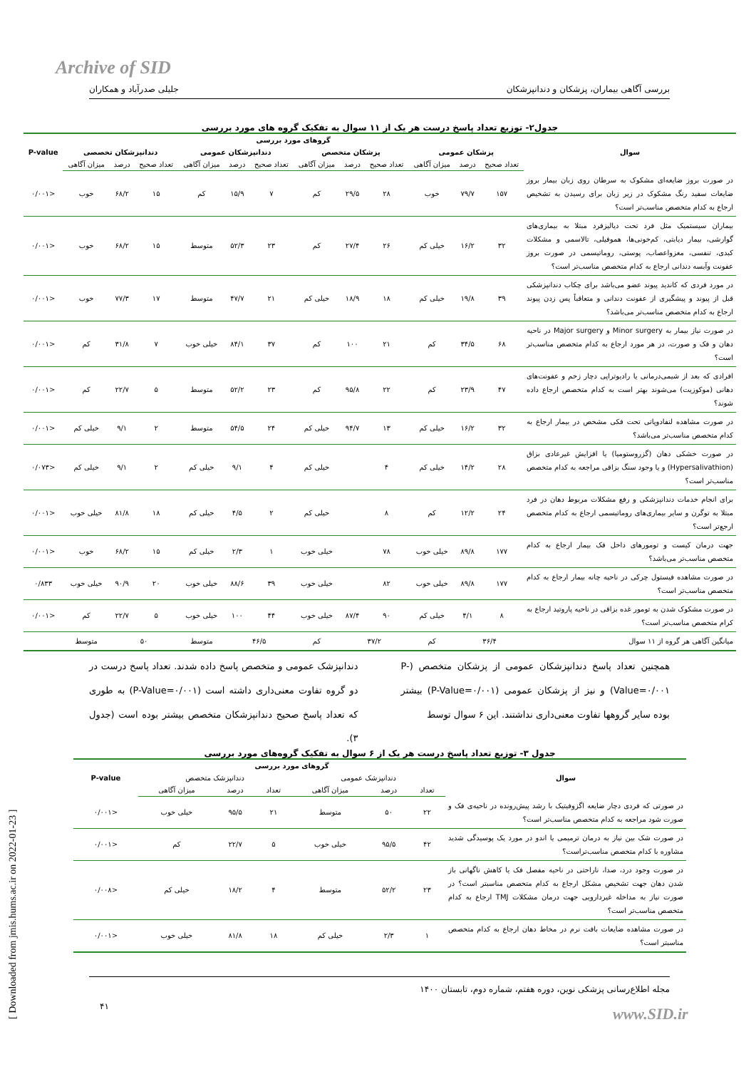Archive of SID
بررسی آگاهی بیماران، پزشکان و دندانپزشکان جلیلی صدرآباد و همکاران
جدول۲- توزیع تعداد پاسخ درست هر یک از ۱۱ سوال به تفکیک گروه های مورد بررسی
| سوال | گروهای مورد بررسی | | | | | | | | | | | | P-value |
| --- | --- | --- | --- | --- | --- | --- | --- | --- | --- | --- | --- | --- | --- |
| | پزشکان عمومی | | | پزشکان متخصص | | | دندانپزشکان عمومی | | | دندانپزشکان تخصصی | | | |
| | تعداد صحیح | درصد | میزان آگاهی | تعداد صحیح | درصد | میزان آگاهی | تعداد صحیح | درصد | میزان آگاهی | تعداد صحیح | درصد | میزان آگاهی | |
| در صورت بروز ضایعه‌ای مشکوک به سرطان روی زبان بیمار بروز ضایعات سفید رنگ مشکوک در زیر زبان برای رسیدن به تشخیص ارجاع به کدام متخصص مناسب‌تر است؟ | ۱۵۷ | ۷۹/۷ | خوب | ۲۸ | ۲۹/۵ | کم | ۷ | ۱۵/۹ | کم | ۱۵ | ۶۸/۲ | خوب | <۰/۰۰۱ |
| بیماران سیستمیک مثل فرد تحت دیالیزفرد مبتلا به بیماری‌های گوارشی، بیمار دیابتی، کم‌خونی‌ها، هموفیلی، تالاسمی و مشکلات کبدی، تنفسی، مغزواعصاب، پوستی، روماتیسمی در صورت بروز عفونت وآبسه دندانی ارجاع به کدام متخصص مناسب‌تر است؟ | ۳۲ | ۱۶/۲ | خیلی کم | ۲۶ | ۲۷/۴ | کم | ۲۳ | ۵۲/۳ | متوسط | ۱۵ | ۶۸/۲ | خوب | <۰/۰۰۱ |
| در مورد فردی که کاندید پیوند عضو می‌باشد برای چکاب دندانپزشکی قبل از پیوند و پیشگیری از عفونت دندانی و متعاقباً پس زدن پیوند ارجاع به کدام متخصص مناسب‌تر می‌باشد؟ | ۳۹ | ۱۹/۸ | خیلی کم | ۱۸ | ۱۸/۹ | خیلی کم | ۲۱ | ۴۷/۷ | متوسط | ۱۷ | ۷۷/۳ | خوب | <۰/۰۰۱ |
| در صورت نیاز بیمار به Minor surgery و Major surgery در ناحیه دهان و فک و صورت، در هر مورد ارجاع به کدام متخصص مناسب‌تر است؟ | ۶۸ | ۳۴/۵ | کم | ۲۱ | ۱۰۰ | کم | ۳۷ | ۸۴/۱ | خیلی خوب | ۷ | ۳۱/۸ | کم | <۰/۰۰۱ |
| افرادی که بعد از شیمی‌درمانی یا رادیوتراپی دچار زخم و عفونت‌های دهانی (موکوزیت) می‌شوند بهتر است به کدام متخصص ارجاع داده شوند؟ | ۴۷ | ۲۳/۹ | کم | ۲۲ | ۹۵/۸ | کم | ۲۳ | ۵۲/۲ | متوسط | ۵ | ۲۲/۷ | کم | <۰/۰۰۱ |
| در صورت مشاهده لنفادوپاتی تحت فکی مشخص در بیمار ارجاع به کدام متخصص مناسب‌تر می‌باشد؟ | ۳۲ | ۱۶/۲ | خیلی کم | ۱۳ | ۹۴/۷ | خیلی کم | ۲۴ | ۵۴/۵ | متوسط | ۲ | ۹/۱ | خیلی کم | <۰/۰۰۱ |
| در صورت خشکی دهان (گزروستومیا) یا افزایش غیرعادی بزاق (Hypersalivathion) و یا وجود سنگ بزاقی مراجعه به کدام متخصص مناسب‌تر است؟ | ۲۸ | ۱۴/۲ | خیلی کم | ۴ | | خیلی کم | ۴ | ۹/۱ | خیلی کم | ۲ | ۹/۱ | خیلی کم | <۰/۰۷۳ |
| برای انجام خدمات دندانپزشکی و رفع مشکلات مربوط دهان در فرد مبتلا به توگرن و سایر بیماری‌های روماتیسمی ارجاع به کدام متخصص ارجع‌تر است؟ | ۲۴ | ۱۲/۲ | کم | ۸ | | خیلی کم | ۲ | ۴/۵ | خیلی کم | ۱۸ | ۸۱/۸ | خیلی خوب | <۰/۰۰۱ |
| جهت درمان کیست و تومورهای داخل فک بیمار ارجاع به کدام متخصص مناسب‌تر می‌باشد؟ | ۱۷۷ | ۸۹/۸ | خیلی خوب | ۷۸ | | خیلی خوب | ۱ | ۲/۳ | خیلی کم | ۱۵ | ۶۸/۲ | خوب | <۰/۰۰۱ |
| در صورت مشاهده فیستول چرکی در ناحیه چانه بیمار ارجاع به کدام متخصص مناسب‌تر است؟ | ۱۷۷ | ۸۹/۸ | خیلی خوب | ۸۲ | | خیلی خوب | ۳۹ | ۸۸/۶ | خیلی خوب | ۲۰ | ۹۰/۹ | خیلی خوب | ۰/۸۳۳ |
| در صورت مشکوک شدن به تومور غده بزاقی در ناحیه پاروتید ارجاع به کرام متخصص مناسب‌تر است؟ | ۸ | ۴/۱ | خیلی کم | ۹۰ | ۸۷/۴ | خیلی خوب | ۴۴ | ۱۰۰ | خیلی خوب | ۵ | ۲۲/۷ | کم | <۰/۰۰۱ |
| میانگین آگاهی هر گروه از ۱۱ سوال | ۳۶/۴ | | کم | ۳۷/۲ | | کم | ۴۶/۵ | | متوسط | ۵۰ | | متوسط | |
همچنین تعداد پاسخ دندانپزشکان عمومی از پزشکان متخصص (P-Value=۰/۰۰۱) و نیز از پزشکان عمومی (P-Value=۰/۰۰۱) بیشتر بوده سایر گروهها تفاوت معنی‌داری نداشتند. این ۶ سوال توسط
دندانپزشک عمومی و متخصص پاسخ داده شدند. تعداد پاسخ درست در دو گروه تفاوت معنی‌داری داشته است (P-Value=۰/۰۰۱) به طوری که تعداد پاسخ صحیح دندانپزشکان متخصص بیشتر بوده است (جدول ۳).
جدول ۳- توزیع تعداد پاسخ درست هر یک از ۶ سوال به تفکیک گروه‌های مورد بررسی
| سوال | گروهای مورد بررسی | | | | | | P-value |
| --- | --- | --- | --- | --- | --- | --- | --- |
| | دندانپزشک عمومی | | | دندانپزشک متخصص | | | |
| | تعداد | درصد | میزان آگاهی | تعداد | درصد | میزان آگاهی | |
| در صورتی که فردی دچار ضایعه اگزوفیتیک با رشد پیش‌رونده در ناحیه‌ی فک و صورت شود مراجعه به کدام متخصص مناسب‌تر است؟ | ۲۲ | ۵۰ | متوسط | ۲۱ | ۹۵/۵ | خیلی خوب | <۰/۰۰۱ |
| در صورت شک بین نیاز به درمان ترمیمی یا اندو در مورد یک پوسیدگی شدید مشاوره با کدام متخصص مناسب‌تراست؟ | ۴۲ | ۹۵/۵ | خیلی خوب | ۵ | ۲۲/۷ | کم | <۰/۰۰۱ |
| در صورت وجود درد، صدا، ناراحتی در ناحیه مفصل فک یا کاهش ناگهانی باز شدن دهان جهت تشخیص مشکل ارجاع به کدام متخصص مناسبتر است؟ در صورت نیاز به مداخله غیردارویی جهت درمان مشکلات TMJ ارجاع به کدام متخصص مناسب‌تر است؟ | ۲۳ | ۵۲/۲ | متوسط | ۴ | ۱۸/۲ | خیلی کم | <۰/۰۰۸ |
| در صورت مشاهده ضایعات بافت نرم در مخاط دهان ارجاع به کدام متخصص مناسبتر است؟ | ۱ | ۲/۳ | خیلی کم | ۱۸ | ۸۱/۸ | خیلی خوب | <۰/۰۰۱ |
مجله اطلاع‌رسانی پزشکی نوین، دوره هفتم، شماره دوم، تابستان ۱۴۰۰
۴۱
www.SID.ir
[ Downloaded from jmis.hums.ac.ir on 2022-01-23 ]